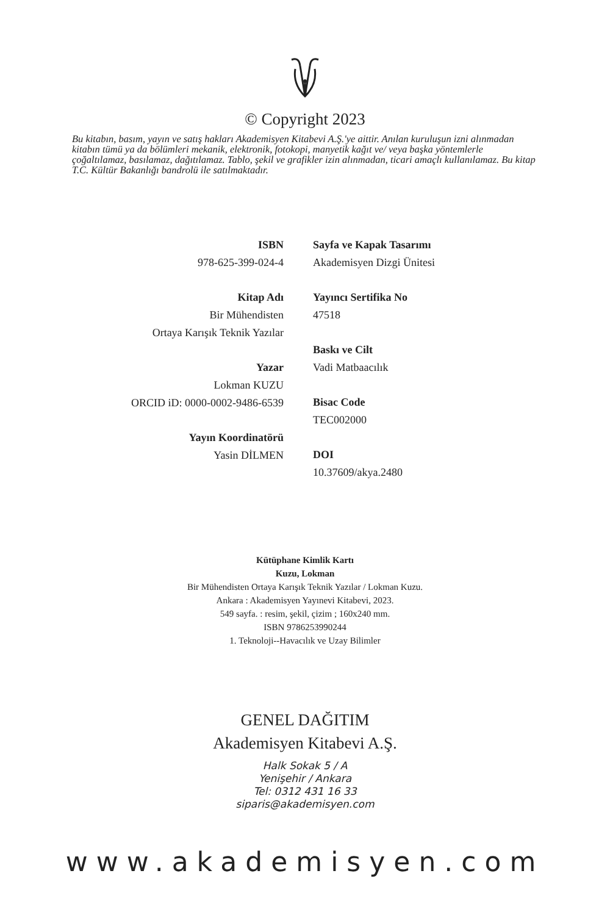© Copyright 2023
Bu kitabın, basım, yayın ve satış hakları Akademisyen Kitabevi A.Ş.'ye aittir. Anılan kuruluşun izni alınmadan kitabın tümü ya da bölümleri mekanik, elektronik, fotokopi, manyetik kağıt ve/ veya başka yöntemlerle çoğaltılamaz, basılamaz, dağıtılamaz. Tablo, şekil ve grafikler izin alınmadan, ticari amaçlı kullanılamaz. Bu kitap T.C. Kültür Bakanlığı bandrolü ile satılmaktadır.
ISBN
978-625-399-024-4
Kitap Adı
Bir Mühendisten
Ortaya Karışık Teknik Yazılar
Yazar
Lokman KUZU
ORCID iD: 0000-0002-9486-6539
Yayın Koordinatörü
Yasin DİLMEN
Sayfa ve Kapak Tasarımı
Akademisyen Dizgi Ünitesi
Yayıncı Sertifika No
47518
Baskı ve Cilt
Vadi Matbaacılık
Bisac Code
TEC002000
DOI
10.37609/akya.2480
Kütüphane Kimlik Kartı
Kuzu, Lokman
Bir Mühendisten Ortaya Karışık Teknik Yazılar / Lokman Kuzu.
Ankara : Akademisyen Yayınevi Kitabevi, 2023.
549 sayfa. : resim, şekil, çizim ; 160x240 mm.
ISBN 9786253990244
1. Teknoloji--Havacılık ve Uzay Bilimler
GENEL DAĞITIM
Akademisyen Kitabevi A.Ş.
Halk Sokak 5 / A
Yenişehir / Ankara
Tel: 0312 431 16 33
siparis@akademisyen.com
www.akademisyen.com